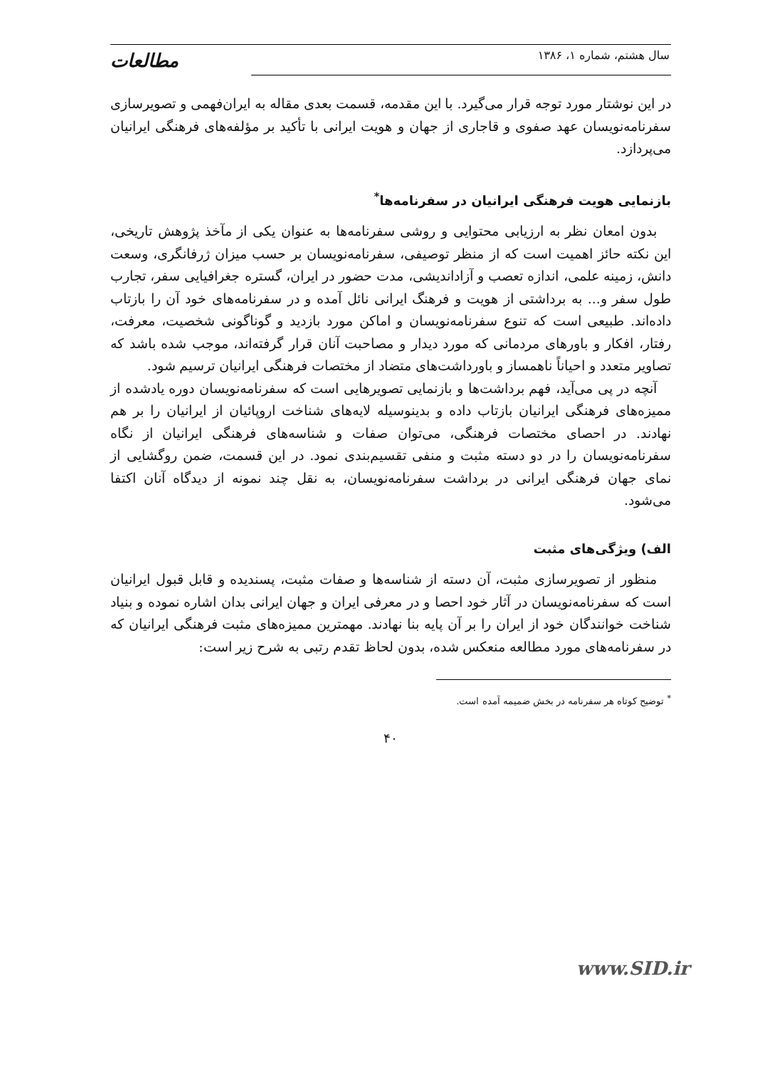سال هشتم، شماره ۱، ۱۳۸۶ مطالعات
در این نوشتار مورد توجه قرار می‌گیرد. با این مقدمه، قسمت بعدی مقاله به ایران‌فهمی و تصویرسازی سفرنامه‌نویسان عهد صفوی و قاجاری از جهان و هویت ایرانی با تأکید بر مؤلفه‌های فرهنگی ایرانیان می‌پردازد.
بازنمایی هویت فرهنگی ایرانیان در سفرنامه‌ها<sup>*</sup>
بدون امعان نظر به ارزیابی محتوایی و روشی سفرنامه‌ها به عنوان یکی از مآخذ پژوهش تاریخی، این نکته حائز اهمیت است که از منظر توصیفی، سفرنامه‌نویسان بر حسب میزان ژرفانگری، وسعت دانش، زمینه علمی، اندازه تعصب و آزاداندیشی، مدت حضور در ایران، گستره جغرافیایی سفر، تجارب طول سفر و... به برداشتی از هویت و فرهنگ ایرانی نائل آمده و در سفرنامه‌های خود آن را بازتاب داده‌اند. طبیعی است که تنوع سفرنامه‌نویسان و اماکن مورد بازدید و گوناگونی شخصیت، معرفت، رفتار، افکار و باورهای مردمانی که مورد دیدار و مصاحبت آنان قرار گرفته‌اند، موجب شده باشد که تصاویر متعدد و احیاناً ناهمساز و باورداشت‌های متضاد از مختصات فرهنگی ایرانیان ترسیم شود.
آنچه در پی می‌آید، فهم برداشت‌ها و بازنمایی تصویرهایی است که سفرنامه‌نویسان دوره یادشده از ممیزه‌های فرهنگی ایرانیان بازتاب داده و بدینوسیله لایه‌های شناخت اروپائیان از ایرانیان را بر هم نهادند. در احصای مختصات فرهنگی، می‌توان صفات و شناسه‌های فرهنگی ایرانیان از نگاه سفرنامه‌نویسان را در دو دسته مثبت و منفی تقسیم‌بندی نمود. در این قسمت، ضمن روگشایی از نمای جهان فرهنگی ایرانی در برداشت سفرنامه‌نویسان، به نقل چند نمونه از دیدگاه آنان اکتفا می‌شود.
الف) ویژگی‌های مثبت
منظور از تصویرسازی مثبت، آن دسته از شناسه‌ها و صفات مثبت، پسندیده و قابل قبول ایرانیان است که سفرنامه‌نویسان در آثار خود احصا و در معرفی ایران و جهان ایرانی بدان اشاره نموده و بنیاد شناخت خوانندگان خود از ایران را بر آن پایه بنا نهادند. مهمترین ممیزه‌های مثبت فرهنگی ایرانیان که در سفرنامه‌های مورد مطالعه منعکس شده، بدون لحاظ تقدم رتبی به شرح زیر است:
<sup>*</sup> توضیح کوتاه هر سفرنامه در بخش ضمیمه آمده است.
۴۰
www.SID.ir